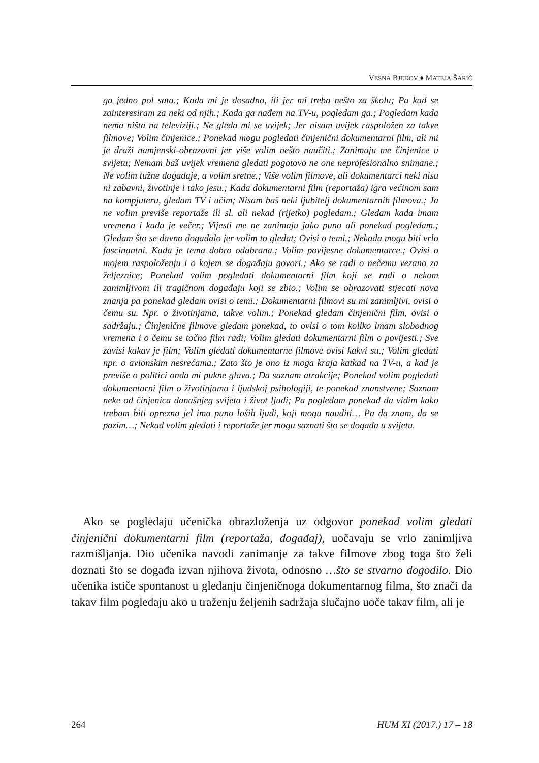VESNA BJEDOV ♦ MATEJA ŠARIĆ
ga jedno pol sata.; Kada mi je dosadno, ili jer mi treba nešto za školu; Pa kad se zainteresiram za neki od njih.; Kada ga nađem na TV-u, pogledam ga.; Pogledam kada nema ništa na televiziji.; Ne gleda mi se uvijek; Jer nisam uvijek raspoložen za takve filmove; Volim činjenice.; Ponekad mogu pogledati činjenični dokumentarni film, ali mi je draži namjenski-obrazovni jer više volim nešto naučiti.; Zanimaju me činjenice u svijetu; Nemam baš uvijek vremena gledati pogotovo ne one neprofesionalno snimane.; Ne volim tužne događaje, a volim sretne.; Više volim filmove, ali dokumentarci neki nisu ni zabavni, životinje i tako jesu.; Kada dokumentarni film (reportaža) igra većinom sam na kompjuteru, gledam TV i učim; Nisam baš neki ljubitelj dokumentarnih filmova.; Ja ne volim previše reportaže ili sl. ali nekad (rijetko) pogledam.; Gledam kada imam vremena i kada je večer.; Vijesti me ne zanimaju jako puno ali ponekad pogledam.; Gledam što se davno događalo jer volim to gledat; Ovisi o temi.; Nekada mogu biti vrlo fascinantni. Kada je tema dobro odabrana.; Volim povijesne dokumentarce.; Ovisi o mojem raspoloženju i o kojem se događaju govori.; Ako se radi o nečemu vezano za željeznice; Ponekad volim pogledati dokumentarni film koji se radi o nekom zanimljivom ili tragičnom događaju koji se zbio.; Volim se obrazovati stjecati nova znanja pa ponekad gledam ovisi o temi.; Dokumentarni filmovi su mi zanimljivi, ovisi o čemu su. Npr. o životinjama, takve volim.; Ponekad gledam činjenični film, ovisi o sadržaju.; Činjenične filmove gledam ponekad, to ovisi o tom koliko imam slobodnog vremena i o čemu se točno film radi; Volim gledati dokumentarni film o povijesti.; Sve zavisi kakav je film; Volim gledati dokumentarne filmove ovisi kakvi su.; Volim gledati npr. o avionskim nesrećama.; Zato što je ono iz moga kraja katkad na TV-u, a kad je previše o politici onda mi pukne glava.; Da saznam atrakcije; Ponekad volim pogledati dokumentarni film o životinjama i ljudskoj psihologiji, te ponekad znanstvene; Saznam neke od činjenica današnjeg svijeta i život ljudi; Pa pogledam ponekad da vidim kako trebam biti oprezna jel ima puno loših ljudi, koji mogu nauditi… Pa da znam, da se pazim…; Nekad volim gledati i reportaže jer mogu saznati što se događa u svijetu.
 Ako se pogledaju učenička obrazloženja uz odgovor ponekad volim gledati činjenični dokumentarni film (reportaža, događaj), uočavaju se vrlo zanimljiva razmišljanja. Dio učenika navodi zanimanje za takve filmove zbog toga što želi doznati što se događa izvan njihova života, odnosno …što se stvarno dogodilo. Dio učenika ističe spontanost u gledanju činjeničnoga dokumentarnog filma, što znači da takav film pogledaju ako u traženju željenih sadržaja slučajno uoče takav film, ali je
264 HUM XI (2017.) 17 – 18